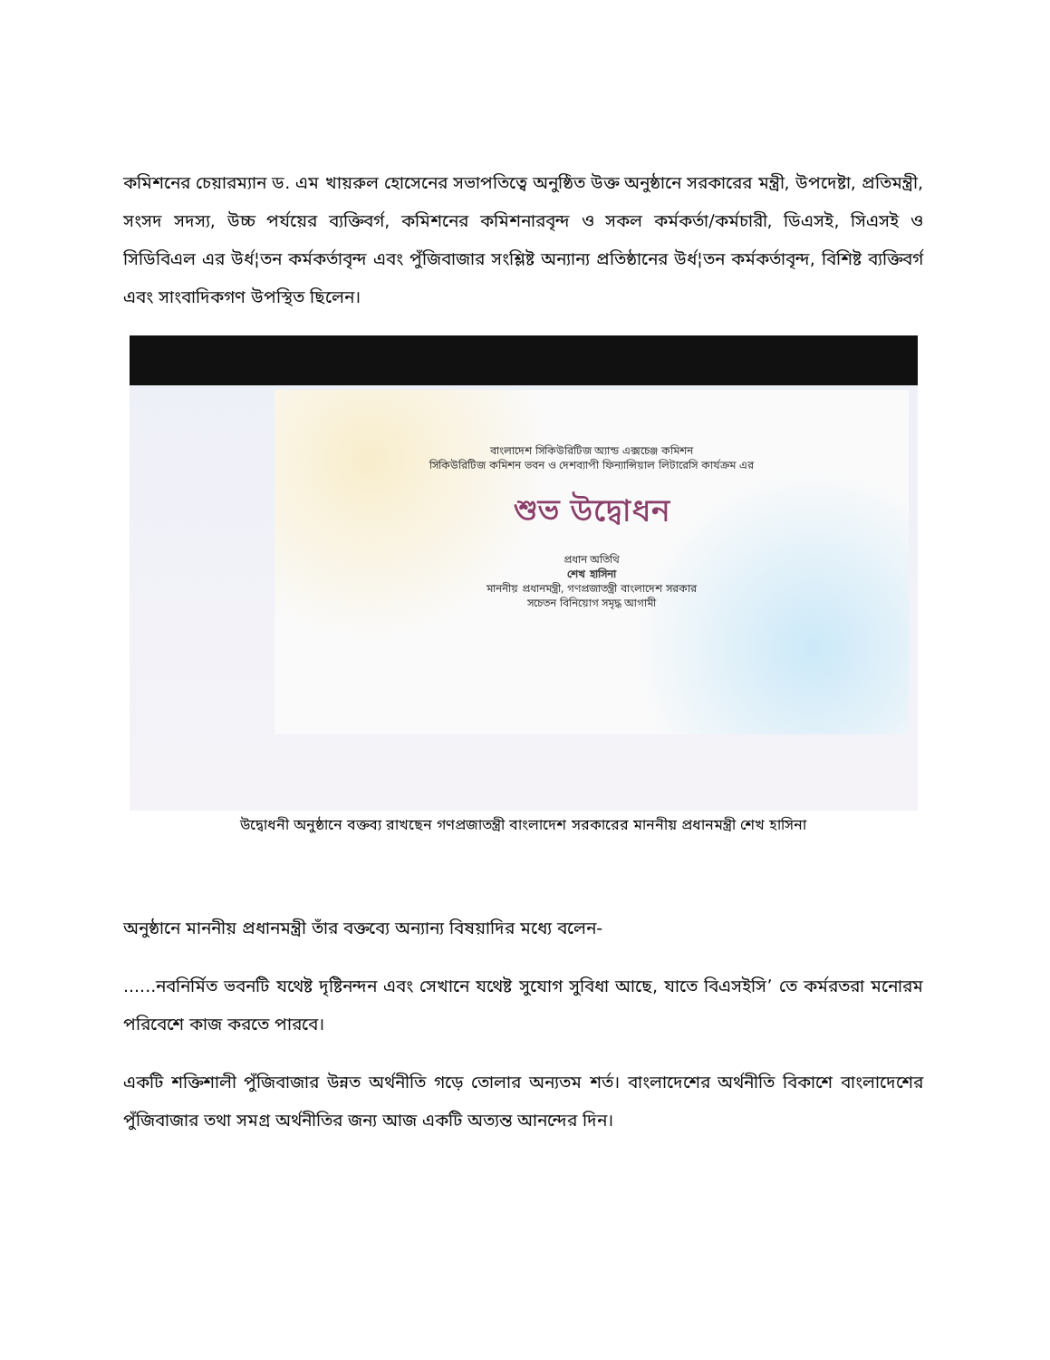কমিশনের চেয়ারম্যান ড. এম খায়রুল হোসেনের সভাপতিত্বে অনুষ্ঠিত উক্ত অনুষ্ঠানে সরকারের মন্ত্রী, উপদেষ্টা, প্রতিমন্ত্রী, সংসদ সদস্য, উচ্চ পর্যয়ের ব্যক্তিবর্গ, কমিশনের কমিশনারবৃন্দ ও সকল কর্মকর্তা/কর্মচারী, ডিএসই, সিএসই ও সিডিবিএল এর উর্ধ¦তন কর্মকর্তাবৃন্দ এবং পুঁজিবাজার সংশ্লিষ্ট অন্যান্য প্রতিষ্ঠানের উর্ধ¦তন কর্মকর্তাবৃন্দ, বিশিষ্ট ব্যক্তিবর্গ এবং সাংবাদিকগণ উপস্থিত ছিলেন।
বাংলাদেশ সিকিউরিটিজ অ্যান্ড এক্সচেঞ্জ কমিশন
সিকিউরিটিজ কমিশন ভবন ও দেশব্যাপী ফিন্যান্সিয়াল লিটারেসি কার্যক্রম এর
শুভ উদ্বোধন
প্রধান অতিথি
শেখ হাসিনা
মাননীয় প্রধানমন্ত্রী, গণপ্রজাতন্ত্রী বাংলাদেশ সরকার
সচেতন বিনিয়োগ সমৃদ্ধ আগামী
উদ্বোধনী অনুষ্ঠানে বক্তব্য রাখছেন গণপ্রজাতন্ত্রী বাংলাদেশ সরকারের মাননীয় প্রধানমন্ত্রী শেখ হাসিনা
অনুষ্ঠানে মাননীয় প্রধানমন্ত্রী তাঁর বক্তব্যে অন্যান্য বিষয়াদির মধ্যে বলেন-
......নবনির্মিত ভবনটি যথেষ্ট দৃষ্টিনন্দন এবং সেখানে যথেষ্ট সুযোগ সুবিধা আছে, যাতে বিএসইসি’ তে কর্মরতরা মনোরম পরিবেশে কাজ করতে পারবে।
একটি শক্তিশালী পুঁজিবাজার উন্নত অর্থনীতি গড়ে তোলার অন্যতম শর্ত। বাংলাদেশের অর্থনীতি বিকাশে বাংলাদেশের পুঁজিবাজার তথা সমগ্র অর্থনীতির জন্য আজ একটি অত্যন্ত আনন্দের দিন।